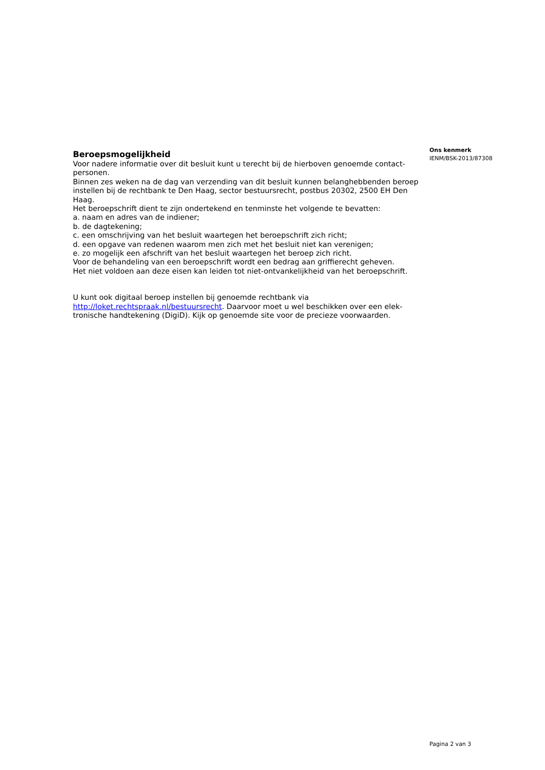Beroepsmogelijkheid
Voor nadere informatie over dit besluit kunt u terecht bij de hierboven genoemde contact-personen.
Binnen zes weken na de dag van verzending van dit besluit kunnen belanghebbenden beroep instellen bij de rechtbank te Den Haag, sector bestuursrecht, postbus 20302, 2500 EH Den Haag.
Het beroepschrift dient te zijn ondertekend en tenminste het volgende te bevatten:
a. naam en adres van de indiener;
b. de dagtekening;
c. een omschrijving van het besluit waartegen het beroepschrift zich richt;
d. een opgave van redenen waarom men zich met het besluit niet kan verenigen;
e. zo mogelijk een afschrift van het besluit waartegen het beroep zich richt.
Voor de behandeling van een beroepschrift wordt een bedrag aan griffierecht geheven.
Het niet voldoen aan deze eisen kan leiden tot niet-ontvankelijkheid van het beroepschrift.
U kunt ook digitaal beroep instellen bij genoemde rechtbank via http://loket.rechtspraak.nl/bestuursrecht. Daarvoor moet u wel beschikken over een elek-tronische handtekening (DigiD). Kijk op genoemde site voor de precieze voorwaarden.
Ons kenmerk
IENM/BSK-2013/87308
Pagina 2 van 3